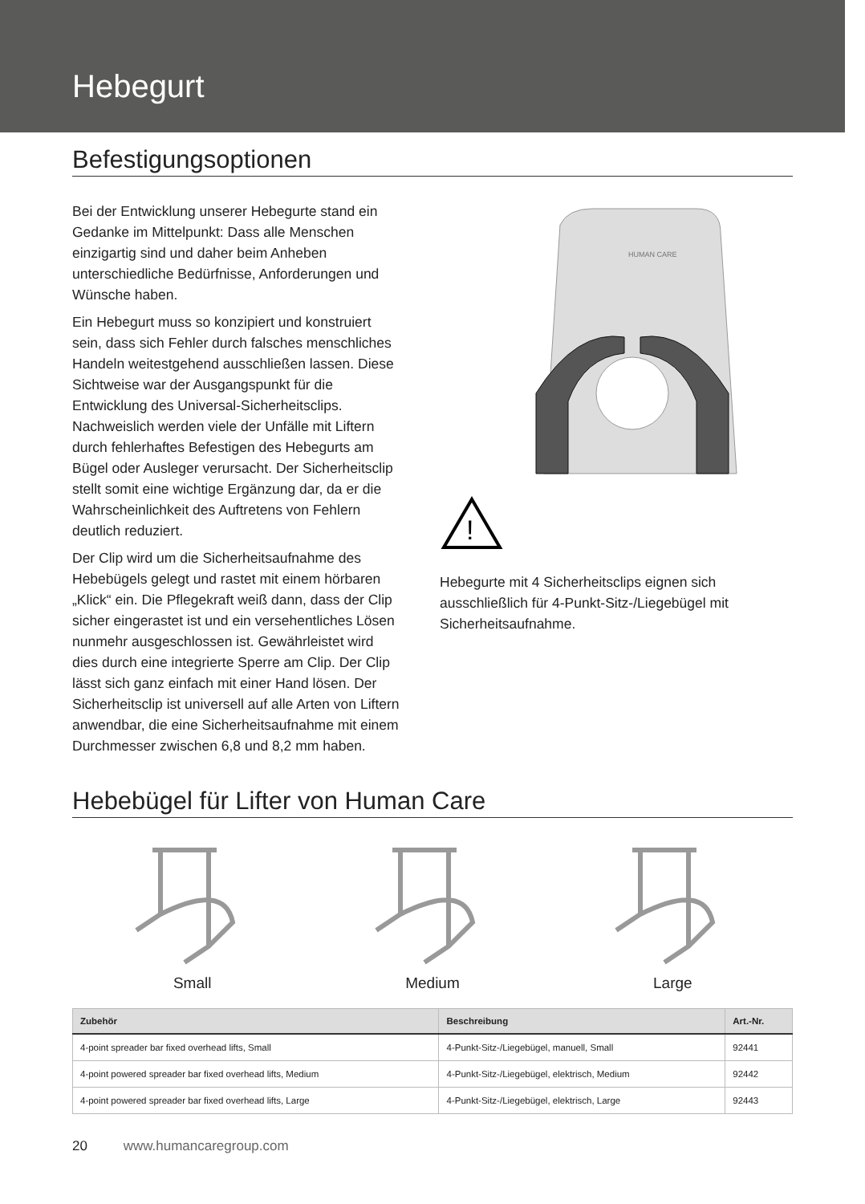Hebegurt
Befestigungsoptionen
Bei der Entwicklung unserer Hebegurte stand ein Gedanke im Mittelpunkt: Dass alle Menschen einzigartig sind und daher beim Anheben unterschiedliche Bedürfnisse, Anforderungen und Wünsche haben.
Ein Hebegurt muss so konzipiert und konstruiert sein, dass sich Fehler durch falsches menschliches Handeln weitestgehend ausschließen lassen. Diese Sichtweise war der Ausgangspunkt für die Entwicklung des Universal-Sicherheitsclips. Nachweislich werden viele der Unfälle mit Liftern durch fehlerhaftes Befestigen des Hebegurts am Bügel oder Ausleger verursacht. Der Sicherheitsclip stellt somit eine wichtige Ergänzung dar, da er die Wahrscheinlichkeit des Auftretens von Fehlern deutlich reduziert.
Der Clip wird um die Sicherheitsaufnahme des Hebebügels gelegt und rastet mit einem hörbaren „Klick“ ein. Die Pflegekraft weiß dann, dass der Clip sicher eingerastet ist und ein versehentliches Lösen nunmehr ausgeschlossen ist. Gewährleistet wird dies durch eine integrierte Sperre am Clip. Der Clip lässt sich ganz einfach mit einer Hand lösen. Der Sicherheitsclip ist universell auf alle Arten von Liftern anwendbar, die eine Sicherheitsaufnahme mit einem Durchmesser zwischen 6,8 und 8,2 mm haben.
HUMAN CARE
!
Hebegurte mit 4 Sicherheitsclips eignen sich ausschließlich für 4-Punkt-Sitz-/Liegebügel mit Sicherheitsaufnahme.
Hebebügel für Lifter von Human Care
Small
Medium
Large
| Zubehör | Beschreibung | Art.-Nr. |
| --- | --- | --- |
| 4-point spreader bar fixed overhead lifts, Small | 4-Punkt-Sitz-/Liegebügel, manuell, Small | 92441 |
| 4-point powered spreader bar fixed overhead lifts, Medium | 4-Punkt-Sitz-/Liegebügel, elektrisch, Medium | 92442 |
| 4-point powered spreader bar fixed overhead lifts, Large | 4-Punkt-Sitz-/Liegebügel, elektrisch, Large | 92443 |
20 www.humancaregroup.com